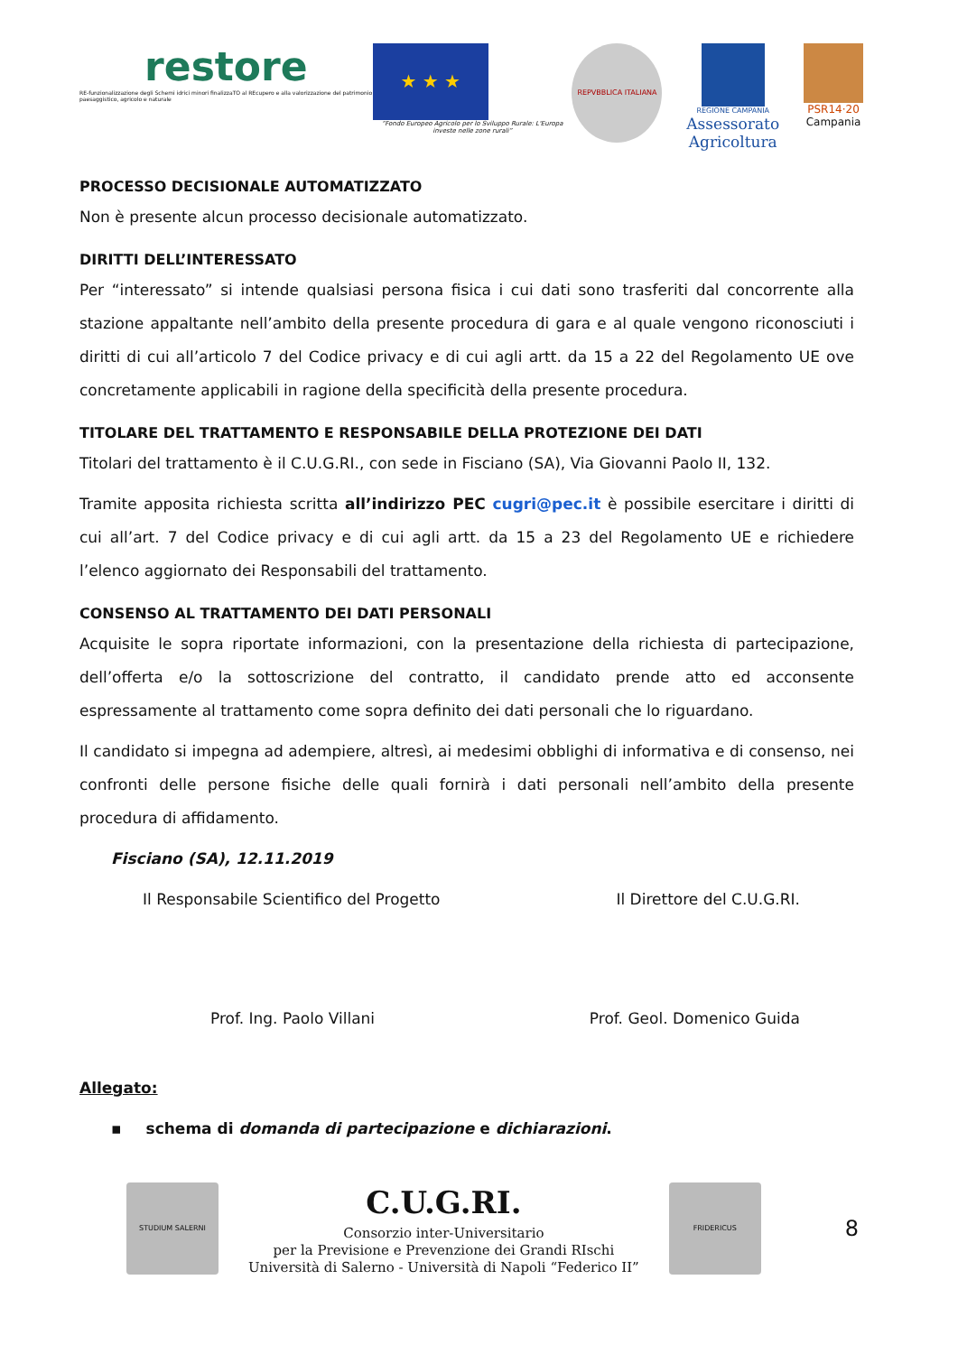restore
RE-funzionalizzazione degli Schemi idrici minori finalizzaTO al REcupero e alla valorizzazione del patrimonio paesaggistico, agricolo e naturale
★ ★ ★
“Fondo Europeo Agricolo per lo Sviluppo Rurale: L'Europa investe nelle zone rurali”
REPVBBLICA ITALIANA
REGIONE CAMPANIA
Assessorato Agricoltura
PSR14·20
Campania
PROCESSO DECISIONALE AUTOMATIZZATO
Non è presente alcun processo decisionale automatizzato.
DIRITTI DELL’INTERESSATO
Per “interessato” si intende qualsiasi persona fisica i cui dati sono trasferiti dal concorrente alla stazione appaltante nell’ambito della presente procedura di gara e al quale vengono riconosciuti i diritti di cui all’articolo 7 del Codice privacy e di cui agli artt. da 15 a 22 del Regolamento UE ove concretamente applicabili in ragione della specificità della presente procedura.
TITOLARE DEL TRATTAMENTO E RESPONSABILE DELLA PROTEZIONE DEI DATI
Titolari del trattamento è il C.U.G.RI., con sede in Fisciano (SA), Via Giovanni Paolo II, 132.
Tramite apposita richiesta scritta all’indirizzo PEC cugri@pec.it è possibile esercitare i diritti di cui all’art. 7 del Codice privacy e di cui agli artt. da 15 a 23 del Regolamento UE e richiedere l’elenco aggiornato dei Responsabili del trattamento.
CONSENSO AL TRATTAMENTO DEI DATI PERSONALI
Acquisite le sopra riportate informazioni, con la presentazione della richiesta di partecipazione, dell’offerta e/o la sottoscrizione del contratto, il candidato prende atto ed acconsente espressamente al trattamento come sopra definito dei dati personali che lo riguardano.
Il candidato si impegna ad adempiere, altresì, ai medesimi obblighi di informativa e di consenso, nei confronti delle persone fisiche delle quali fornirà i dati personali nell’ambito della presente procedura di affidamento.
Fisciano (SA), 12.11.2019
Il Responsabile Scientifico del Progetto Il Direttore del C.U.G.RI.
Prof. Ing. Paolo Villani Prof. Geol. Domenico Guida
Allegato:
▪ schema di domanda di partecipazione e dichiarazioni.
STUDIUM SALERNI
C.U.G.RI.
Consorzio inter-Universitario
per la Previsione e Prevenzione dei Grandi RIschi
Università di Salerno - Università di Napoli “Federico II”
FRIDERICUS
8